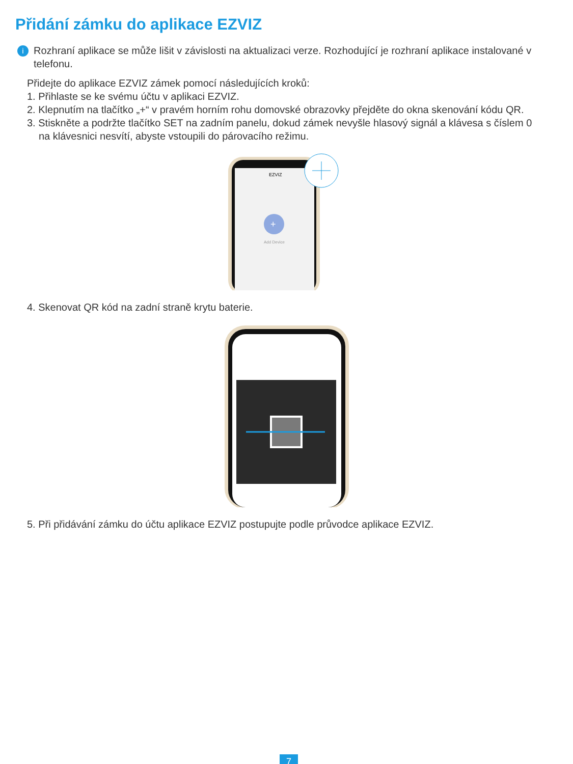Přidání zámku do aplikace EZVIZ
i
Rozhraní aplikace se může lišit v závislosti na aktualizaci verze. Rozhodující je rozhraní aplikace instalované v telefonu.
Přidejte do aplikace EZVIZ zámek pomocí následujících kroků:
1. Přihlaste se ke svému účtu v aplikaci EZVIZ.
2. Klepnutím na tlačítko „+“ v pravém horním rohu domovské obrazovky přejděte do okna skenování kódu QR.
3. Stiskněte a podržte tlačítko SET na zadním panelu, dokud zámek nevyšle hlasový signál a klávesa s číslem 0
na klávesnici nesvítí, abyste vstoupili do párovacího režimu.
EZVIZ
+
Add Device
4. Skenovat QR kód na zadní straně krytu baterie.
5. Při přidávání zámku do účtu aplikace EZVIZ postupujte podle průvodce aplikace EZVIZ.
7